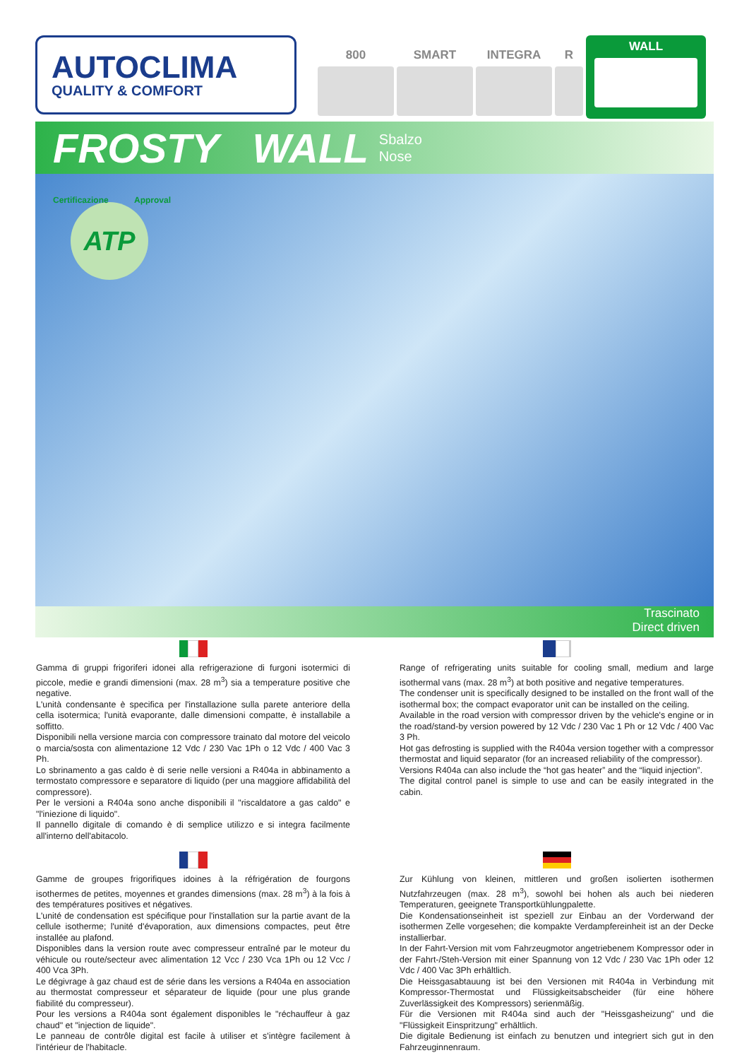AUTOCLIMA
QUALITY & COMFORT
800 SMART INTEGRA R
WALL
FROSTY WALL Sbalzo
Nose
ATP
Certificazione Approval
Trascinato
Direct driven
Gamma di gruppi frigoriferi idonei alla refrigerazione di furgoni isotermici di piccole, medie e grandi dimensioni (max. 28 m<sup>3</sup>) sia a temperature positive che negative.
L'unità condensante è specifica per l'installazione sulla parete anteriore della cella isotermica; l'unità evaporante, dalle dimensioni compatte, è installabile a soffitto.
Disponibili nella versione marcia con compressore trainato dal motore del veicolo o marcia/sosta con alimentazione 12 Vdc / 230 Vac 1Ph o 12 Vdc / 400 Vac 3 Ph.
Lo sbrinamento a gas caldo è di serie nelle versioni a R404a in abbinamento a termostato compressore e separatore di liquido (per una maggiore affidabilità del compressore).
Per le versioni a R404a sono anche disponibili il "riscaldatore a gas caldo" e "l'iniezione di liquido".
Il pannello digitale di comando è di semplice utilizzo e si integra facilmente all'interno dell'abitacolo.
Range of refrigerating units suitable for cooling small, medium and large isothermal vans (max. 28 m<sup>3</sup>) at both positive and negative temperatures.
The condenser unit is specifically designed to be installed on the front wall of the isothermal box; the compact evaporator unit can be installed on the ceiling.
Available in the road version with compressor driven by the vehicle's engine or in the road/stand-by version powered by 12 Vdc / 230 Vac 1 Ph or 12 Vdc / 400 Vac 3 Ph.
Hot gas defrosting is supplied with the R404a version together with a compressor thermostat and liquid separator (for an increased reliability of the compressor).
Versions R404a can also include the “hot gas heater” and the “liquid injection”.
The digital control panel is simple to use and can be easily integrated in the cabin.
Gamme de groupes frigorifiques idoines à la réfrigération de fourgons isothermes de petites, moyennes et grandes dimensions (max. 28 m<sup>3</sup>) à la fois à des températures positives et négatives.
L'unité de condensation est spécifique pour l'installation sur la partie avant de la cellule isotherme; l'unité d'évaporation, aux dimensions compactes, peut être installée au plafond.
Disponibles dans la version route avec compresseur entraîné par le moteur du véhicule ou route/secteur avec alimentation 12 Vcc / 230 Vca 1Ph ou 12 Vcc / 400 Vca 3Ph.
Le dégivrage à gaz chaud est de série dans les versions a R404a en association au thermostat compresseur et séparateur de liquide (pour une plus grande fiabilité du compresseur).
Pour les versions a R404a sont également disponibles le "réchauffeur à gaz chaud" et "injection de liquide".
Le panneau de contrôle digital est facile à utiliser et s'intègre facilement à l'intérieur de l'habitacle.
Zur Kühlung von kleinen, mittleren und großen isolierten isothermen Nutzfahrzeugen (max. 28 m<sup>3</sup>), sowohl bei hohen als auch bei niederen Temperaturen, geeignete Transportkühlungpalette.
Die Kondensationseinheit ist speziell zur Einbau an der Vorderwand der isothermen Zelle vorgesehen; die kompakte Verdampfereinheit ist an der Decke installierbar.
In der Fahrt-Version mit vom Fahrzeugmotor angetriebenem Kompressor oder in der Fahrt-/Steh-Version mit einer Spannung von 12 Vdc / 230 Vac 1Ph oder 12 Vdc / 400 Vac 3Ph erhältlich.
Die Heissgasabtauung ist bei den Versionen mit R404a in Verbindung mit Kompressor-Thermostat und Flüssigkeitsabscheider (für eine höhere Zuverlässigkeit des Kompressors) serienmäßig.
Für die Versionen mit R404a sind auch der "Heissgasheizung" und die "Flüssigkeit Einspritzung" erhältlich.
Die digitale Bedienung ist einfach zu benutzen und integriert sich gut in den Fahrzeuginnenraum.